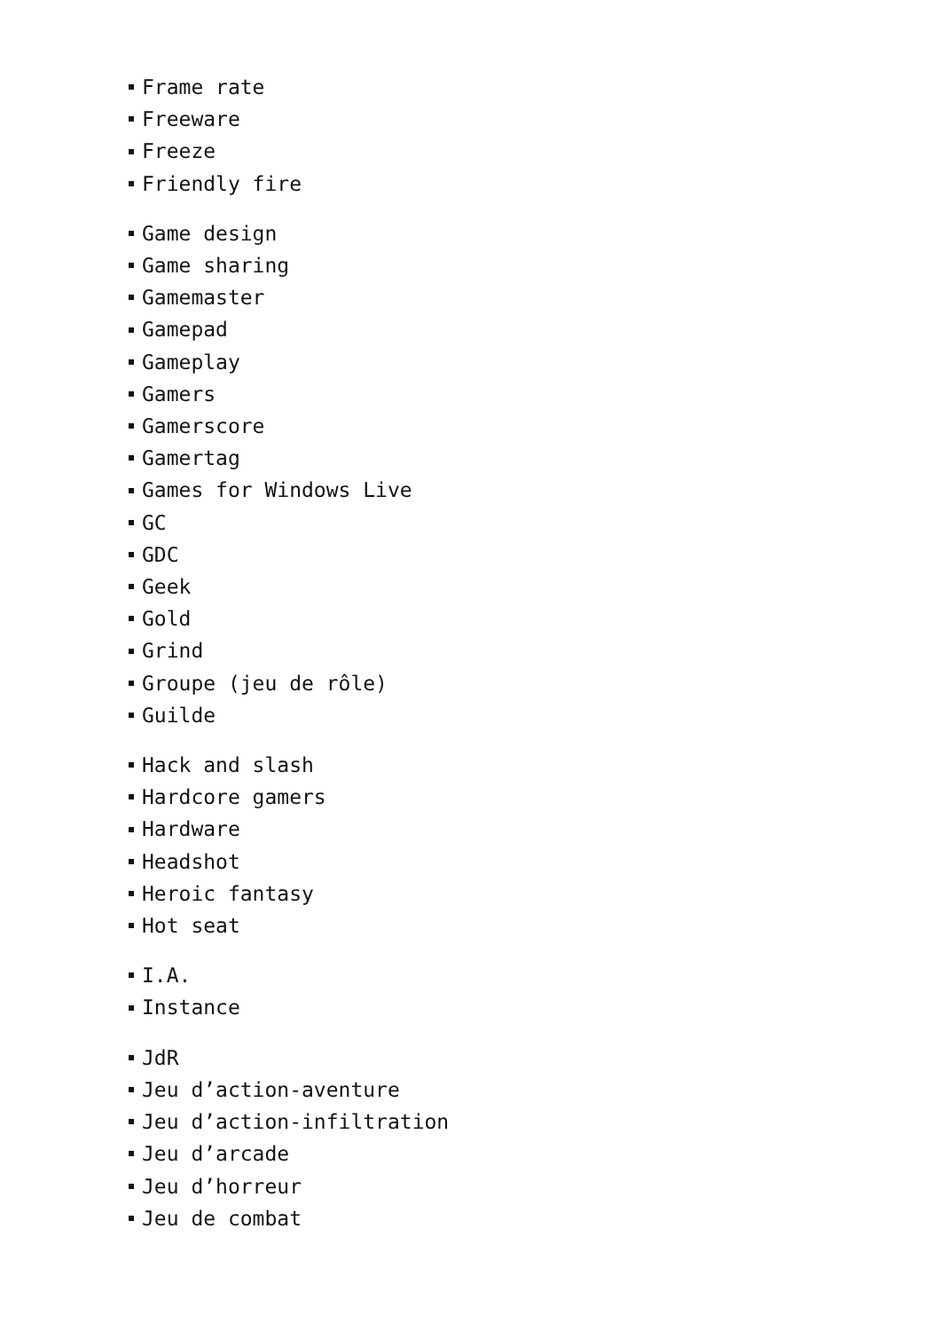Frame rate
Freeware
Freeze
Friendly fire
Game design
Game sharing
Gamemaster
Gamepad
Gameplay
Gamers
Gamerscore
Gamertag
Games for Windows Live
GC
GDC
Geek
Gold
Grind
Groupe (jeu de rôle)
Guilde
Hack and slash
Hardcore gamers
Hardware
Headshot
Heroic fantasy
Hot seat
I.A.
Instance
JdR
Jeu d’action-aventure
Jeu d’action-infiltration
Jeu d’arcade
Jeu d’horreur
Jeu de combat